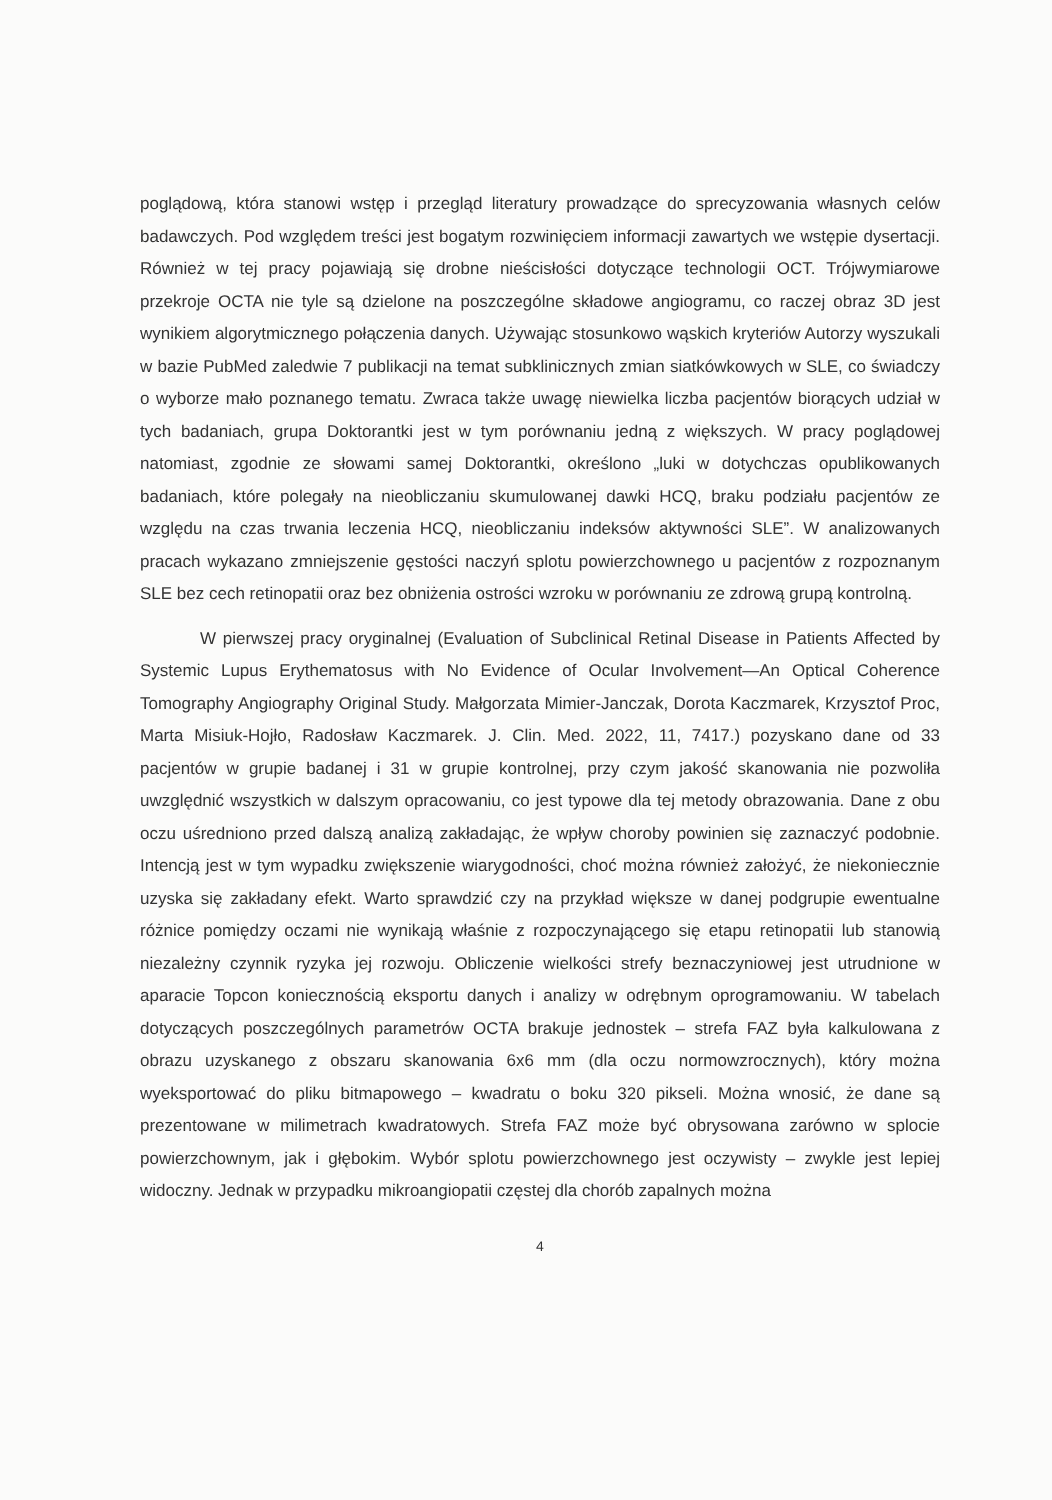poglądową, która stanowi wstęp i przegląd literatury prowadzące do sprecyzowania własnych celów badawczych. Pod względem treści jest bogatym rozwinięciem informacji zawartych we wstępie dysertacji. Również w tej pracy pojawiają się drobne nieścisłości dotyczące technologii OCT. Trójwymiarowe przekroje OCTA nie tyle są dzielone na poszczególne składowe angiogramu, co raczej obraz 3D jest wynikiem algorytmicznego połączenia danych. Używając stosunkowo wąskich kryteriów Autorzy wyszukali w bazie PubMed zaledwie 7 publikacji na temat subklinicznych zmian siatkówkowych w SLE, co świadczy o wyborze mało poznanego tematu. Zwraca także uwagę niewielka liczba pacjentów biorących udział w tych badaniach, grupa Doktorantki jest w tym porównaniu jedną z większych. W pracy poglądowej natomiast, zgodnie ze słowami samej Doktorantki, określono „luki w dotychczas opublikowanych badaniach, które polegały na nieobliczaniu skumulowanej dawki HCQ, braku podziału pacjentów ze względu na czas trwania leczenia HCQ, nieobliczaniu indeksów aktywności SLE”. W analizowanych pracach wykazano zmniejszenie gęstości naczyń splotu powierzchownego u pacjentów z rozpoznanym SLE bez cech retinopatii oraz bez obniżenia ostrości wzroku w porównaniu ze zdrową grupą kontrolną.
W pierwszej pracy oryginalnej (Evaluation of Subclinical Retinal Disease in Patients Affected by Systemic Lupus Erythematosus with No Evidence of Ocular Involvement—An Optical Coherence Tomography Angiography Original Study. Małgorzata Mimier-Janczak, Dorota Kaczmarek, Krzysztof Proc, Marta Misiuk-Hojło, Radosław Kaczmarek. J. Clin. Med. 2022, 11, 7417.) pozyskano dane od 33 pacjentów w grupie badanej i 31 w grupie kontrolnej, przy czym jakość skanowania nie pozwoliła uwzględnić wszystkich w dalszym opracowaniu, co jest typowe dla tej metody obrazowania. Dane z obu oczu uśredniono przed dalszą analizą zakładając, że wpływ choroby powinien się zaznaczyć podobnie. Intencją jest w tym wypadku zwiększenie wiarygodności, choć można również założyć, że niekoniecznie uzyska się zakładany efekt. Warto sprawdzić czy na przykład większe w danej podgrupie ewentualne różnice pomiędzy oczami nie wynikają właśnie z rozpoczynającego się etapu retinopatii lub stanowią niezależny czynnik ryzyka jej rozwoju. Obliczenie wielkości strefy beznaczyniowej jest utrudnione w aparacie Topcon koniecznością eksportu danych i analizy w odrębnym oprogramowaniu. W tabelach dotyczących poszczególnych parametrów OCTA brakuje jednostek – strefa FAZ była kalkulowana z obrazu uzyskanego z obszaru skanowania 6x6 mm (dla oczu normowzrocznych), który można wyeksportować do pliku bitmapowego – kwadratu o boku 320 pikseli. Można wnosić, że dane są prezentowane w milimetrach kwadratowych. Strefa FAZ może być obrysowana zarówno w splocie powierzchownym, jak i głębokim. Wybór splotu powierzchownego jest oczywisty – zwykle jest lepiej widoczny. Jednak w przypadku mikroangiopatii częstej dla chorób zapalnych można
4